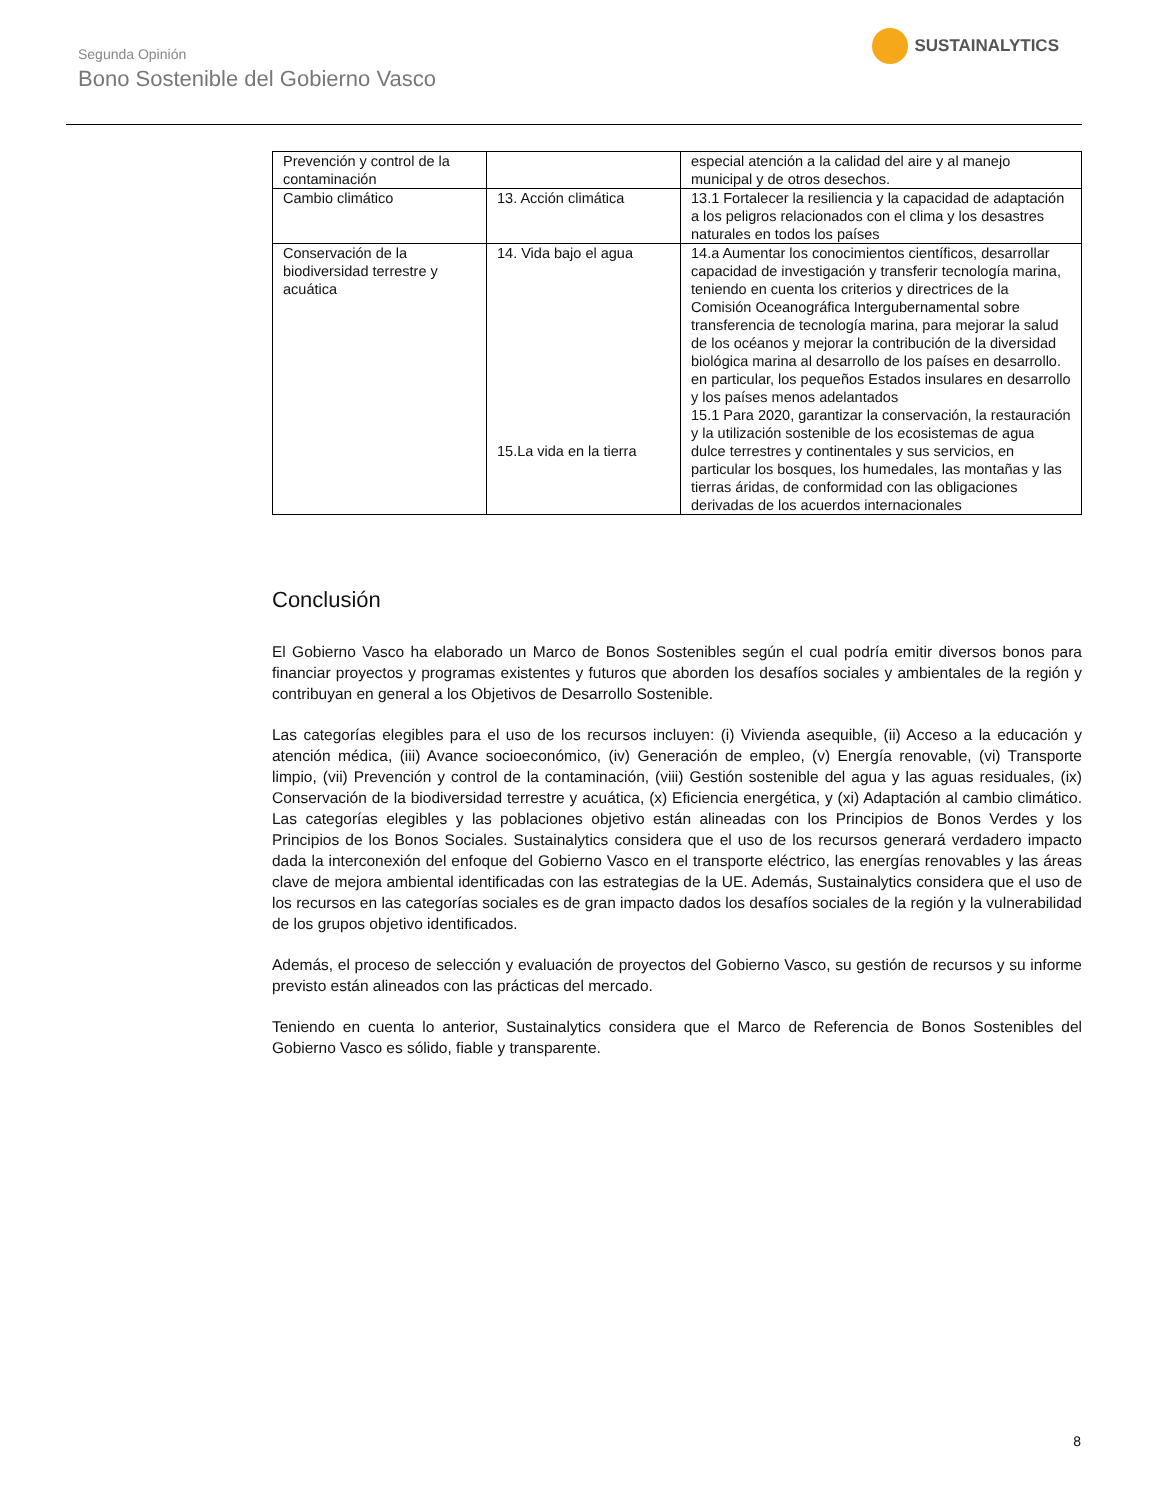Segunda Opinión
Bono Sostenible del Gobierno Vasco
SUSTAINALYTICS
| Prevención y control de la contaminación | | especial atención a la calidad del aire y al manejo municipal y de otros desechos. |
| Cambio climático | 13. Acción climática | 13.1 Fortalecer la resiliencia y la capacidad de adaptación a los peligros relacionados con el clima y los desastres naturales en todos los países |
| Conservación de la biodiversidad terrestre y acuática | 14. Vida bajo el agua 15.La vida en la tierra | 14.a Aumentar los conocimientos científicos, desarrollar capacidad de investigación y transferir tecnología marina, teniendo en cuenta los criterios y directrices de la Comisión Oceanográfica Intergubernamental sobre transferencia de tecnología marina, para mejorar la salud de los océanos y mejorar la contribución de la diversidad biológica marina al desarrollo de los países en desarrollo. en particular, los pequeños Estados insulares en desarrollo y los países menos adelantados 15.1 Para 2020, garantizar la conservación, la restauración y la utilización sostenible de los ecosistemas de agua dulce terrestres y continentales y sus servicios, en particular los bosques, los humedales, las montañas y las tierras áridas, de conformidad con las obligaciones derivadas de los acuerdos internacionales |
Conclusión
El Gobierno Vasco ha elaborado un Marco de Bonos Sostenibles según el cual podría emitir diversos bonos para financiar proyectos y programas existentes y futuros que aborden los desafíos sociales y ambientales de la región y contribuyan en general a los Objetivos de Desarrollo Sostenible.
Las categorías elegibles para el uso de los recursos incluyen: (i) Vivienda asequible, (ii) Acceso a la educación y atención médica, (iii) Avance socioeconómico, (iv) Generación de empleo, (v) Energía renovable, (vi) Transporte limpio, (vii) Prevención y control de la contaminación, (viii) Gestión sostenible del agua y las aguas residuales, (ix) Conservación de la biodiversidad terrestre y acuática, (x) Eficiencia energética, y (xi) Adaptación al cambio climático. Las categorías elegibles y las poblaciones objetivo están alineadas con los Principios de Bonos Verdes y los Principios de los Bonos Sociales. Sustainalytics considera que el uso de los recursos generará verdadero impacto dada la interconexión del enfoque del Gobierno Vasco en el transporte eléctrico, las energías renovables y las áreas clave de mejora ambiental identificadas con las estrategias de la UE. Además, Sustainalytics considera que el uso de los recursos en las categorías sociales es de gran impacto dados los desafíos sociales de la región y la vulnerabilidad de los grupos objetivo identificados.
Además, el proceso de selección y evaluación de proyectos del Gobierno Vasco, su gestión de recursos y su informe previsto están alineados con las prácticas del mercado.
Teniendo en cuenta lo anterior, Sustainalytics considera que el Marco de Referencia de Bonos Sostenibles del Gobierno Vasco es sólido, fiable y transparente.
8